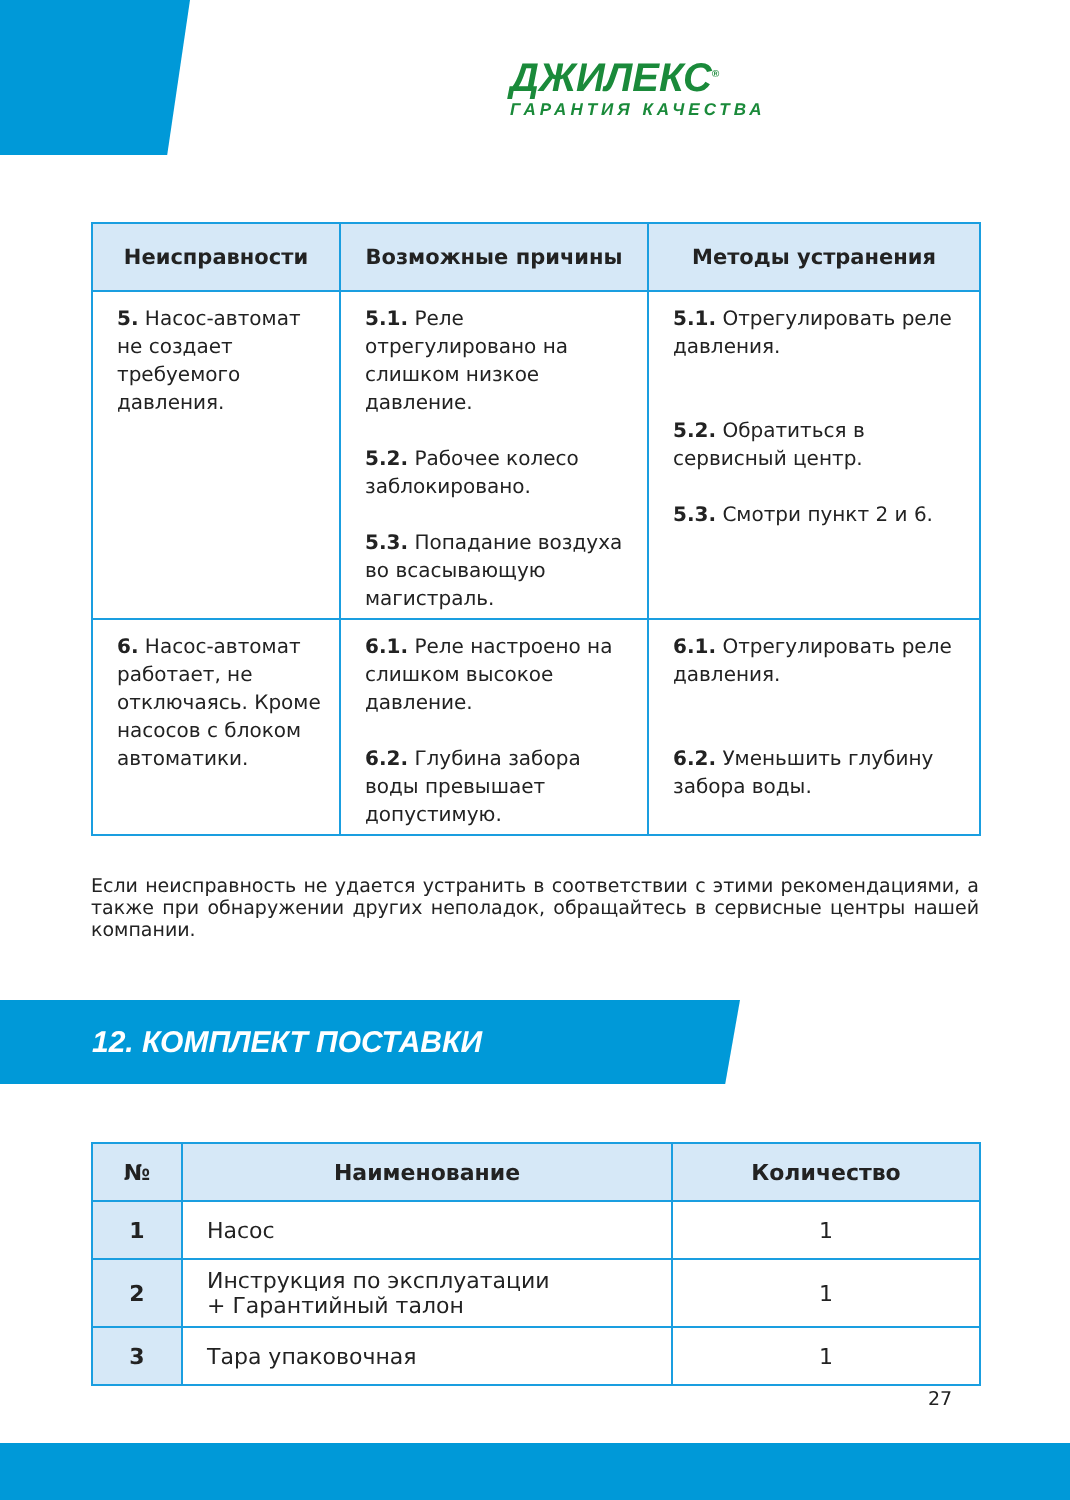ДЖИЛЕКС<sup>®</sup>
ГАРАНТИЯ КАЧЕСТВА
| Неисправности | Возможные причины | Методы устранения |
| --- | --- | --- |
| 5. Насос-автомат не создает требуемого давления. | 5.1. Реле отрегулировано на слишком низкое давление. 5.2. Рабочее колесо заблокировано. 5.3. Попадание воздуха во всасывающую магистраль. | 5.1. Отрегулировать реле давления. 5.2. Обратиться в сервисный центр. 5.3. Смотри пункт 2 и 6. |
| 6. Насос-автомат работает, не отключаясь. Кроме насосов с блоком автоматики. | 6.1. Реле настроено на слишком высокое давление. 6.2. Глубина забора воды превышает допустимую. | 6.1. Отрегулировать реле давления. 6.2. Уменьшить глубину забора воды. |
Если неисправность не удается устранить в соответствии с этими рекомендациями, а также при обнаружении других неполадок, обращайтесь в сервисные центры нашей компании.
12. КОМПЛЕКТ ПОСТАВКИ
| № | Наименование | Количество |
| --- | --- | --- |
| 1 | Насос | 1 |
| 2 | Инструкция по эксплуатации + Гарантийный талон | 1 |
| 3 | Тара упаковочная | 1 |
27